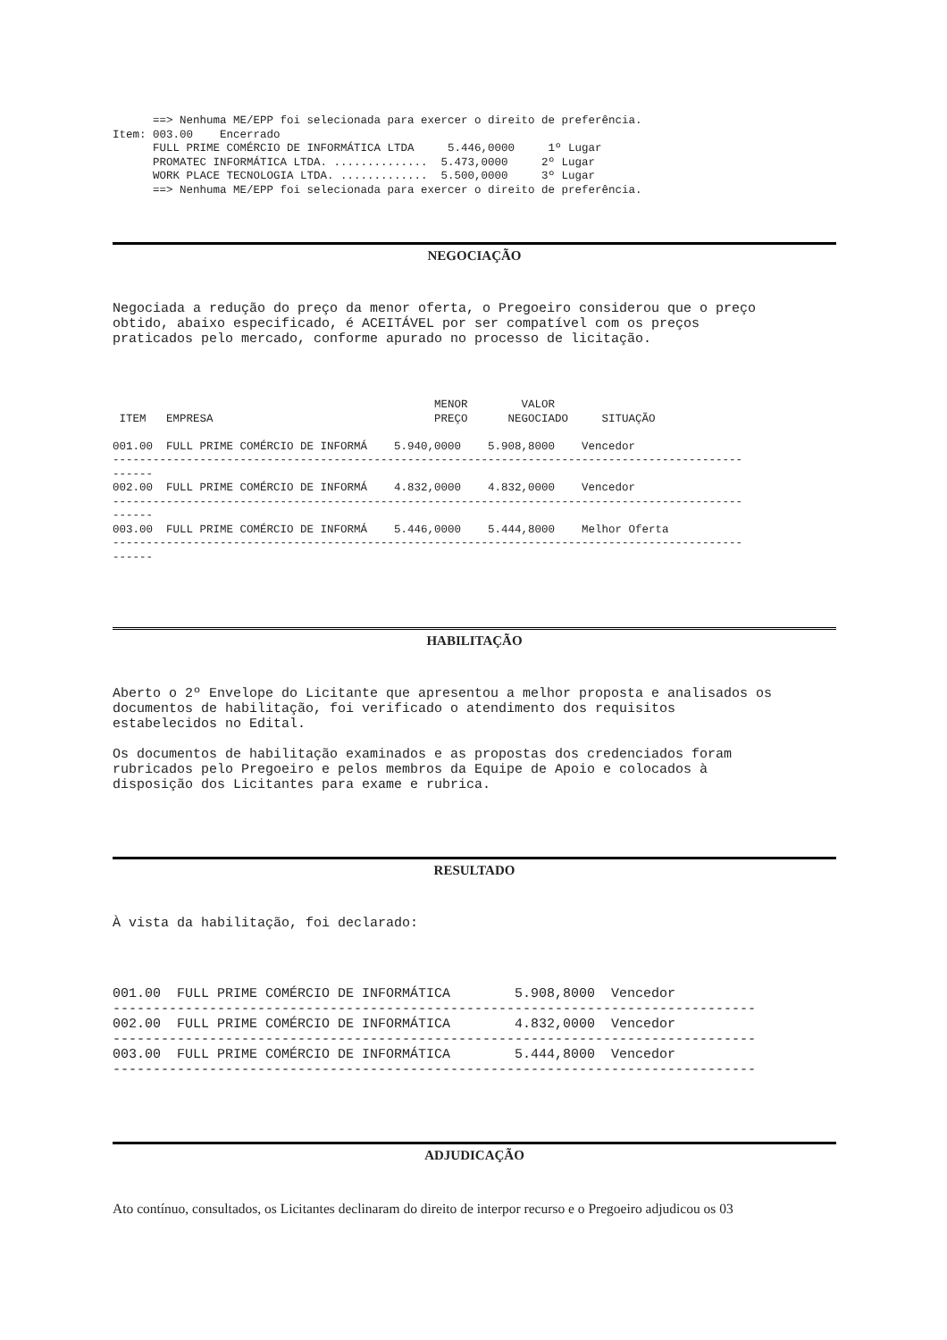==> Nenhuma ME/EPP foi selecionada para exercer o direito de preferência. Item: 003.00 Encerrado FULL PRIME COMÉRCIO DE INFORMÁTICA LTDA 5.446,0000 1º Lugar PROMATEC INFORMÁTICA LTDA. .............. 5.473,0000 2º Lugar WORK PLACE TECNOLOGIA LTDA. ............. 5.500,0000 3º Lugar ==> Nenhuma ME/EPP foi selecionada para exercer o direito de preferência.
NEGOCIAÇÃO
Negociada a redução do preço da menor oferta, o Pregoeiro considerou que o preço obtido, abaixo especificado, é ACEITÁVEL por ser compatível com os preços praticados pelo mercado, conforme apurado no processo de licitação.
MENOR VALOR ITEM EMPRESA PREÇO NEGOCIADO SITUAÇÃO 001.00 FULL PRIME COMÉRCIO DE INFORMÁ 5.940,0000 5.908,8000 Vencedor ---------------------------------------------------------------------------------------------- ------ 002.00 FULL PRIME COMÉRCIO DE INFORMÁ 4.832,0000 4.832,0000 Vencedor ---------------------------------------------------------------------------------------------- ------ 003.00 FULL PRIME COMÉRCIO DE INFORMÁ 5.446,0000 5.444,8000 Melhor Oferta ---------------------------------------------------------------------------------------------- ------
HABILITAÇÃO
Aberto o 2º Envelope do Licitante que apresentou a melhor proposta e analisados os documentos de habilitação, foi verificado o atendimento dos requisitos estabelecidos no Edital. Os documentos de habilitação examinados e as propostas dos credenciados foram rubricados pelo Pregoeiro e pelos membros da Equipe de Apoio e colocados à disposição dos Licitantes para exame e rubrica.
RESULTADO
À vista da habilitação, foi declarado:
001.00 FULL PRIME COMÉRCIO DE INFORMÁTICA 5.908,8000 Vencedor -------------------------------------------------------------------------------- 002.00 FULL PRIME COMÉRCIO DE INFORMÁTICA 4.832,0000 Vencedor -------------------------------------------------------------------------------- 003.00 FULL PRIME COMÉRCIO DE INFORMÁTICA 5.444,8000 Vencedor --------------------------------------------------------------------------------
ADJUDICAÇÃO
Ato contínuo, consultados, os Licitantes declinaram do direito de interpor recurso e o Pregoeiro adjudicou os 03